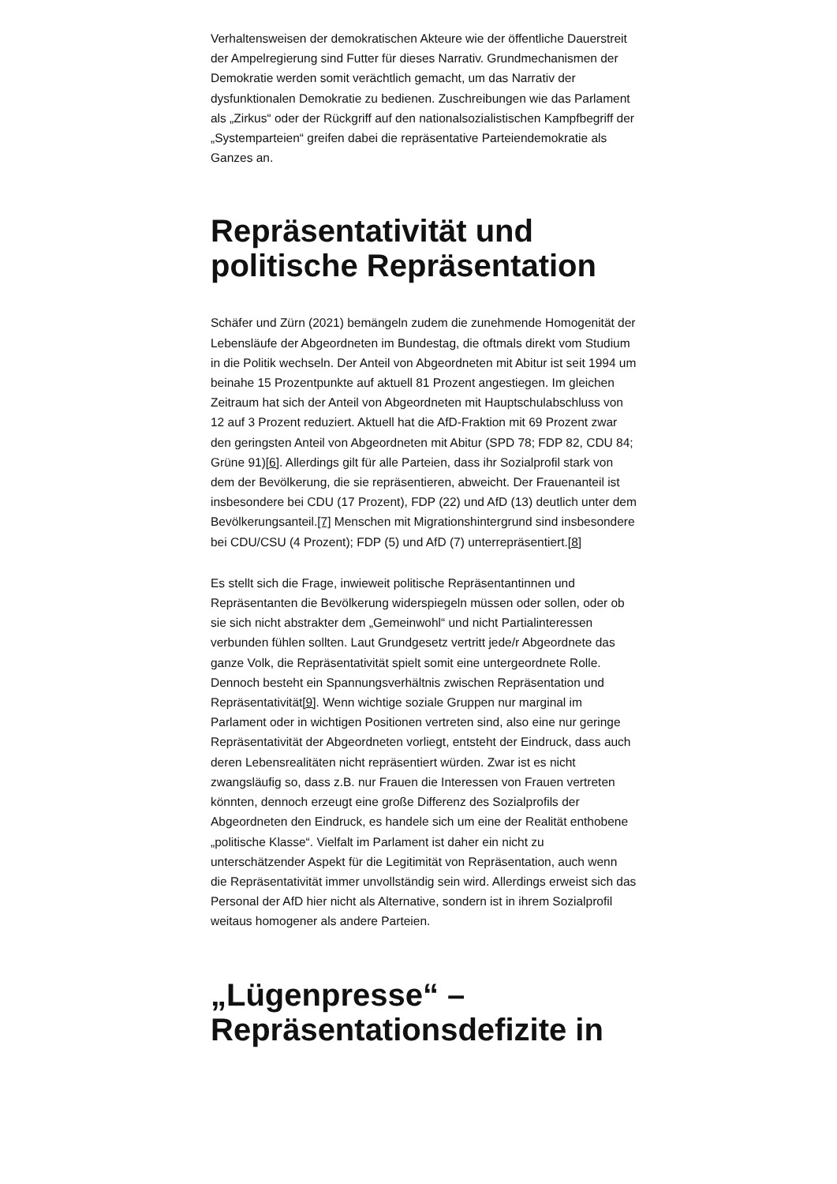Verhaltensweisen der demokratischen Akteure wie der öffentliche Dauerstreit der Ampelregierung sind Futter für dieses Narrativ. Grundmechanismen der Demokratie werden somit verächtlich gemacht, um das Narrativ der dysfunktionalen Demokratie zu bedienen. Zuschreibungen wie das Parlament als „Zirkus“ oder der Rückgriff auf den nationalsozialistischen Kampfbegriff der „Systemparteien“ greifen dabei die repräsentative Parteiendemokratie als Ganzes an.
Repräsentativität und politische Repräsentation
Schäfer und Zürn (2021) bemängeln zudem die zunehmende Homogenität der Lebensläufe der Abgeordneten im Bundestag, die oftmals direkt vom Studium in die Politik wechseln. Der Anteil von Abgeordneten mit Abitur ist seit 1994 um beinahe 15 Prozentpunkte auf aktuell 81 Prozent angestiegen. Im gleichen Zeitraum hat sich der Anteil von Abgeordneten mit Hauptschulabschluss von 12 auf 3 Prozent reduziert. Aktuell hat die AfD-Fraktion mit 69 Prozent zwar den geringsten Anteil von Abgeordneten mit Abitur (SPD 78; FDP 82, CDU 84; Grüne 91)[6]. Allerdings gilt für alle Parteien, dass ihr Sozialprofil stark von dem der Bevölkerung, die sie repräsentieren, abweicht. Der Frauenanteil ist insbesondere bei CDU (17 Prozent), FDP (22) und AfD (13) deutlich unter dem Bevölkerungsanteil.[7] Menschen mit Migrationshintergrund sind insbesondere bei CDU/CSU (4 Prozent); FDP (5) und AfD (7) unterrepräsentiert.[8]
Es stellt sich die Frage, inwieweit politische Repräsentantinnen und Repräsentanten die Bevölkerung widerspiegeln müssen oder sollen, oder ob sie sich nicht abstrakter dem „Gemeinwohl“ und nicht Partialinteressen verbunden fühlen sollten. Laut Grundgesetz vertritt jede/r Abgeordnete das ganze Volk, die Repräsentativität spielt somit eine untergeordnete Rolle. Dennoch besteht ein Spannungsverhältnis zwischen Repräsentation und Repräsentativität[9]. Wenn wichtige soziale Gruppen nur marginal im Parlament oder in wichtigen Positionen vertreten sind, also eine nur geringe Repräsentativität der Abgeordneten vorliegt, entsteht der Eindruck, dass auch deren Lebensrealitäten nicht repräsentiert würden. Zwar ist es nicht zwangsläufig so, dass z.B. nur Frauen die Interessen von Frauen vertreten könnten, dennoch erzeugt eine große Differenz des Sozialprofils der Abgeordneten den Eindruck, es handele sich um eine der Realität enthobene „politische Klasse“. Vielfalt im Parlament ist daher ein nicht zu unterschätzender Aspekt für die Legitimität von Repräsentation, auch wenn die Repräsentativität immer unvollständig sein wird. Allerdings erweist sich das Personal der AfD hier nicht als Alternative, sondern ist in ihrem Sozialprofil weitaus homogener als andere Parteien.
„Lügenpresse“ – Repräsentationsdefizite in